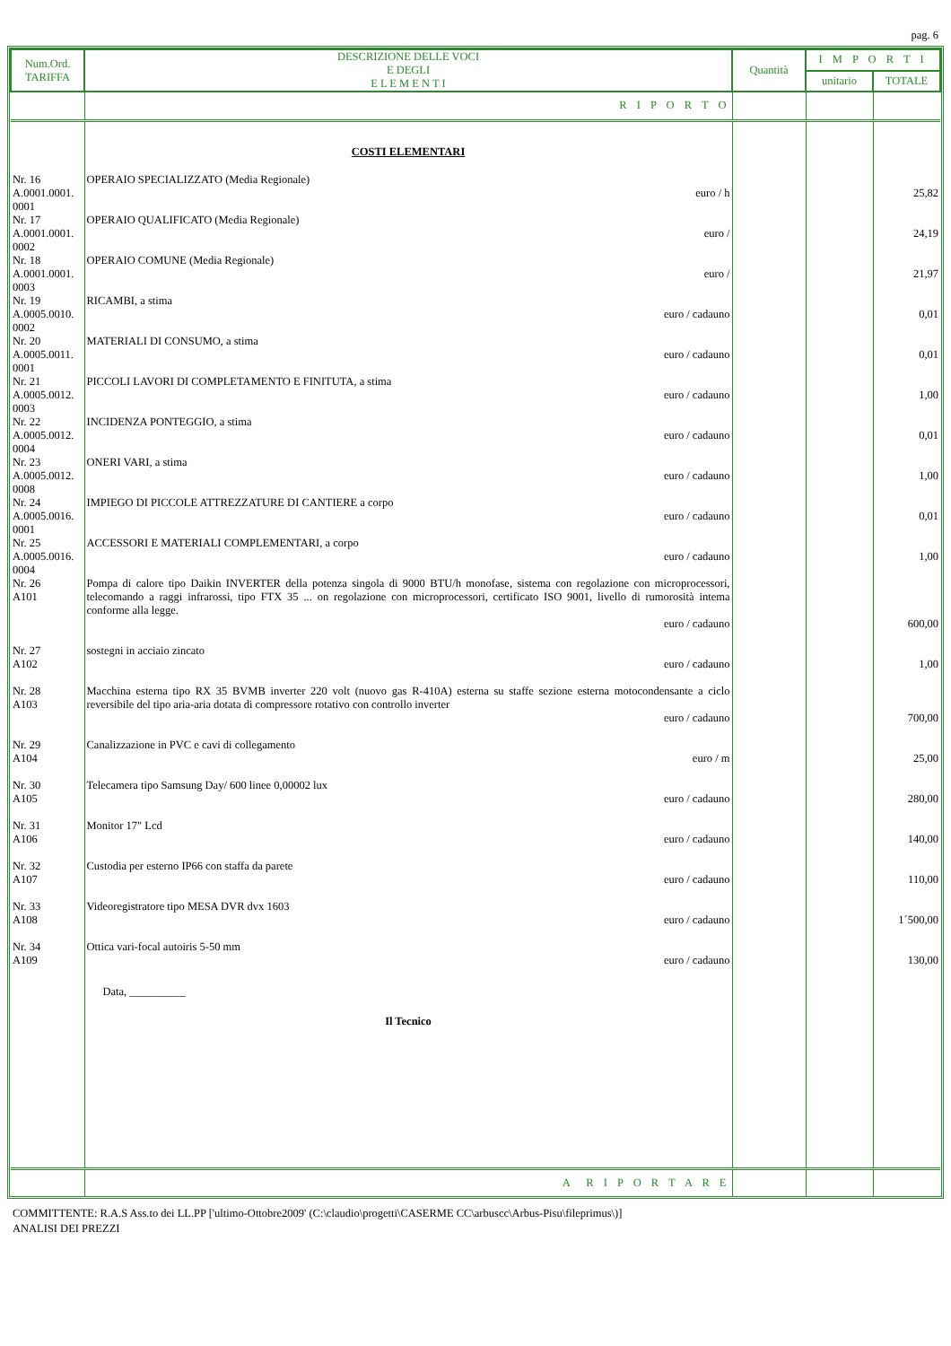pag. 6
| Num.Ord. TARIFFA | DESCRIZIONE DELLE VOCI E DEGLI E L E M E N T I | Quantità | I M P O R T I | |
| --- | --- | --- | --- | --- |
| | | | unitario | TOTALE |
| | R I P O R T O | | | |
| | COSTI ELEMENTARI | | | |
| Nr. 16 A.0001.0001. 0001 | OPERAIO SPECIALIZZATO (Media Regionale) euro / h | | | 25,82 |
| Nr. 17 A.0001.0001. 0002 | OPERAIO QUALIFICATO (Media Regionale) euro / | | | 24,19 |
| Nr. 18 A.0001.0001. 0003 | OPERAIO COMUNE (Media Regionale) euro / | | | 21,97 |
| Nr. 19 A.0005.0010. 0002 | RICAMBI, a stima euro / cadauno | | | 0,01 |
| Nr. 20 A.0005.0011. 0001 | MATERIALI DI CONSUMO, a stima euro / cadauno | | | 0,01 |
| Nr. 21 A.0005.0012. 0003 | PICCOLI LAVORI DI COMPLETAMENTO E FINITUTA, a stima euro / cadauno | | | 1,00 |
| Nr. 22 A.0005.0012. 0004 | INCIDENZA PONTEGGIO, a stima euro / cadauno | | | 0,01 |
| Nr. 23 A.0005.0012. 0008 | ONERI VARI, a stima euro / cadauno | | | 1,00 |
| Nr. 24 A.0005.0016. 0001 | IMPIEGO DI PICCOLE ATTREZZATURE DI CANTIERE a corpo euro / cadauno | | | 0,01 |
| Nr. 25 A.0005.0016. 0004 | ACCESSORI E MATERIALI COMPLEMENTARI, a corpo euro / cadauno | | | 1,00 |
| Nr. 26 A101 | Pompa di calore tipo Daikin INVERTER della potenza singola di 9000 BTU/h monofase, sistema con regolazione con microprocessori, telecomando a raggi infrarossi, tipo FTX 35 ... on regolazione con microprocessori, certificato ISO 9001, livello di rumorosità intema conforme alla legge. euro / cadauno | | | 600,00 |
| Nr. 27 A102 | sostegni in acciaio zincato euro / cadauno | | | 1,00 |
| Nr. 28 A103 | Macchina esterna tipo RX 35 BVMB inverter 220 volt (nuovo gas R-410A) esterna su staffe sezione esterna motocondensante a ciclo reversibile del tipo aria-aria dotata di compressore rotativo con controllo inverter euro / cadauno | | | 700,00 |
| Nr. 29 A104 | Canalizzazione in PVC e cavi di collegamento euro / m | | | 25,00 |
| Nr. 30 A105 | Telecamera tipo Samsung Day/ 600 linee 0,00002 lux euro / cadauno | | | 280,00 |
| Nr. 31 A106 | Monitor 17" Lcd euro / cadauno | | | 140,00 |
| Nr. 32 A107 | Custodia per esterno IP66 con staffa da parete euro / cadauno | | | 110,00 |
| Nr. 33 A108 | Videoregistratore tipo MESA DVR dvx 1603 euro / cadauno | | | 1´500,00 |
| Nr. 34 A109 | Ottica vari-focal autoiris 5-50 mm euro / cadauno | | | 130,00 |
| | Data, __________ Il Tecnico | | | |
| | A R I P O R T A R E | | | |
COMMITTENTE: R.A.S Ass.to dei LL.PP ['ultimo-Ottobre2009' (C:\claudio\progetti\CASERME CC\arbuscc\Arbus-Pisu\fileprimus\)]
ANALISI DEI PREZZI